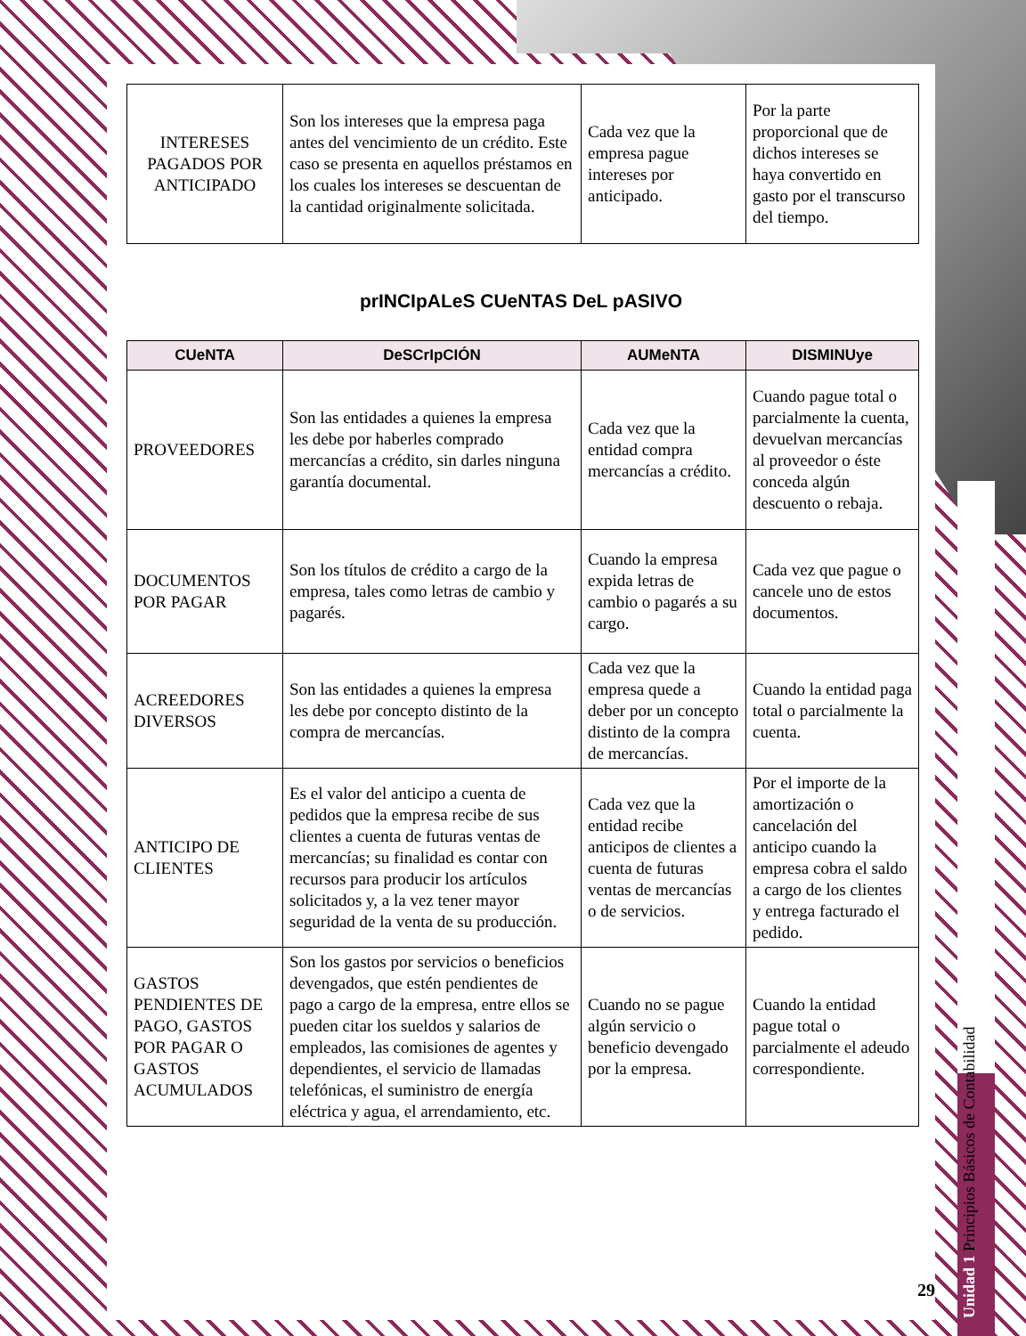| INTERESES PAGADOS POR ANTICIPADO | Son los intereses que la empresa paga antes del vencimiento de un crédito. Este caso se presenta en aquellos préstamos en los cuales los intereses se descuentan de la cantidad originalmente solicitada. | Cada vez que la empresa pague intereses por anticipado. | Por la parte proporcional que de dichos intereses se haya convertido en gasto por el transcurso del tiempo. |
prINCIpALeS CUeNTAS DeL pASIVO
| CUeNTA | DeSCrIpCIÓN | AUMeNTA | DISMINUye |
| --- | --- | --- | --- |
| PROVEEDORES | Son las entidades a quienes la empresa les debe por haberles comprado mercancías a crédito, sin darles ninguna garantía documental. | Cada vez que la entidad compra mercancías a crédito. | Cuando pague total o parcialmente la cuenta, devuelvan mercancías al proveedor o éste conceda algún descuento o rebaja. |
| DOCUMENTOS POR PAGAR | Son los títulos de crédito a cargo de la empresa, tales como letras de cambio y pagarés. | Cuando la empresa expida letras de cambio o pagarés a su cargo. | Cada vez que pague o cancele uno de estos documentos. |
| ACREEDORES DIVERSOS | Son las entidades a quienes la empresa les debe por concepto distinto de la compra de mercancías. | Cada vez que la empresa quede a deber por un concepto distinto de la compra de mercancías. | Cuando la entidad paga total o parcialmente la cuenta. |
| ANTICIPO DE CLIENTES | Es el valor del anticipo a cuenta de pedidos que la empresa recibe de sus clientes a cuenta de futuras ventas de mercancías; su finalidad es contar con recursos para producir los artículos solicitados y, a la vez tener mayor seguridad de la venta de su producción. | Cada vez que la entidad recibe anticipos de clientes a cuenta de futuras ventas de mercancías o de servicios. | Por el importe de la amortización o cancelación del anticipo cuando la empresa cobra el saldo a cargo de los clientes y entrega facturado el pedido. |
| GASTOS PENDIENTES DE PAGO, GASTOS POR PAGAR O GASTOS ACUMULADOS | Son los gastos por servicios o beneficios devengados, que estén pendientes de pago a cargo de la empresa, entre ellos se pueden citar los sueldos y salarios de empleados, las comisiones de agentes y dependientes, el servicio de llamadas telefónicas, el suministro de energía eléctrica y agua, el arrendamiento, etc. | Cuando no se pague algún servicio o beneficio devengado por la empresa. | Cuando la entidad pague total o parcialmente el adeudo correspondiente. |
Unidad 1 Principios Básicos de Contabilidad
29